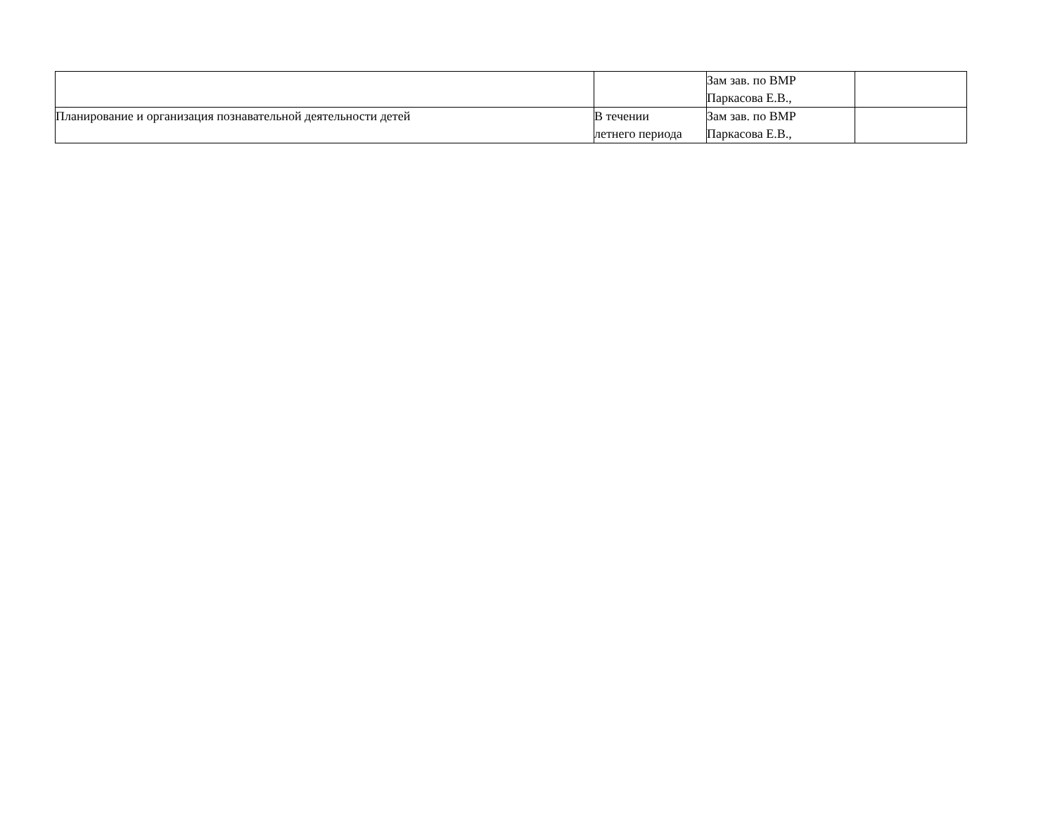| | | Зам зав. по ВМР Паркасова Е.В., | |
| Планирование и организация познавательной деятельности детей | В течении летнего периода | Зам зав. по ВМР Паркасова Е.В., | |